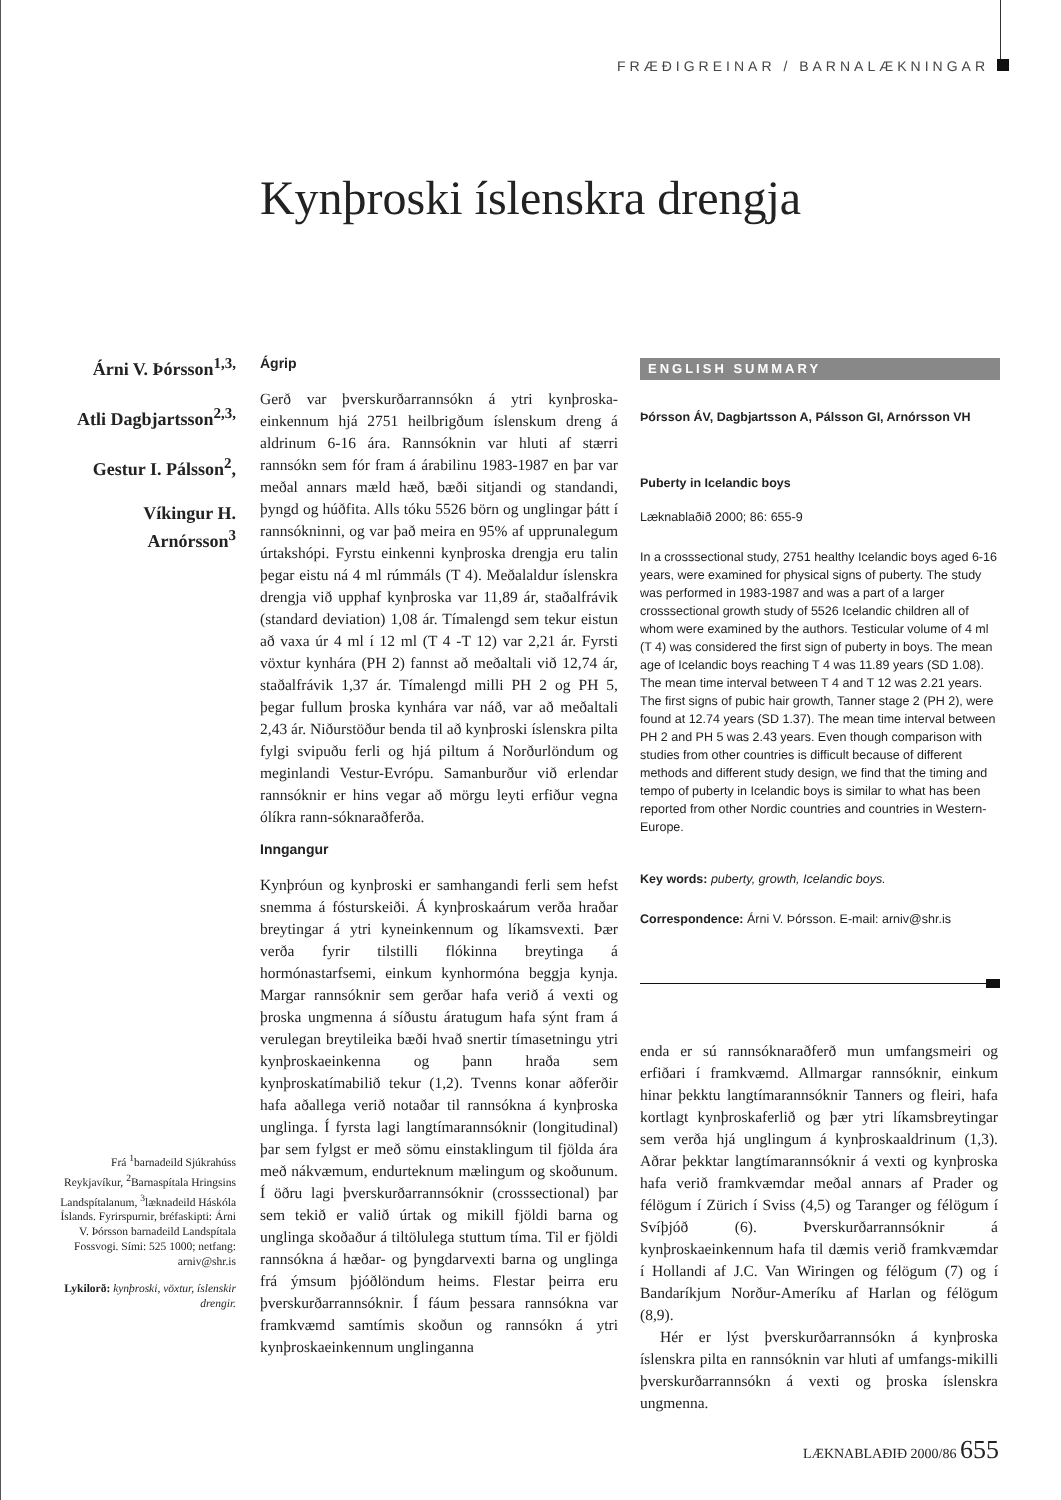FRÆÐIGREINAR / BARNALÆKNINGAR
Kynþroski íslenskra drengja
Árni V. Þórsson<sup>1,3,</sup>
Atli Dagbjartsson<sup>2,3,</sup>
Gestur I. Pálsson<sup>2</sup>,
Víkingur H. Arnórsson<sup>3</sup>
Ágrip
Gerð var þverskurðarrannsókn á ytri kynþroska-einkennum hjá 2751 heilbrigðum íslenskum dreng á aldrinum 6-16 ára. Rannsóknin var hluti af stærri rannsókn sem fór fram á árabilinu 1983-1987 en þar var meðal annars mæld hæð, bæði sitjandi og standandi, þyngd og húðfita. Alls tóku 5526 börn og unglingar þátt í rannsókninni, og var það meira en 95% af upprunalegum úrtakshópi. Fyrstu einkenni kynþroska drengja eru talin þegar eistu ná 4 ml rúmmáls (T 4). Meðalaldur íslenskra drengja við upphaf kynþroska var 11,89 ár, staðalfrávik (standard deviation) 1,08 ár. Tímalengd sem tekur eistun að vaxa úr 4 ml í 12 ml (T 4 -T 12) var 2,21 ár. Fyrsti vöxtur kynhára (PH 2) fannst að meðaltali við 12,74 ár, staðalfrávik 1,37 ár. Tímalengd milli PH 2 og PH 5, þegar fullum þroska kynhára var náð, var að meðaltali 2,43 ár. Niðurstöður benda til að kynþroski íslenskra pilta fylgi svipuðu ferli og hjá piltum á Norðurlöndum og meginlandi Vestur-Evrópu. Samanburður við erlendar rannsóknir er hins vegar að mörgu leyti erfiður vegna ólíkra rann-sóknaraðferða.
Inngangur
Kynþróun og kynþroski er samhangandi ferli sem hefst snemma á fósturskeiði. Á kynþroskaárum verða hraðar breytingar á ytri kyneinkennum og líkamsvexti. Þær verða fyrir tilstilli flókinna breytinga á hormónastarfsemi, einkum kynhormóna beggja kynja. Margar rannsóknir sem gerðar hafa verið á vexti og þroska ungmenna á síðustu áratugum hafa sýnt fram á verulegan breytileika bæði hvað snertir tímasetningu ytri kynþroskaeinkenna og þann hraða sem kynþroskatímabilið tekur (1,2). Tvenns konar aðferðir hafa aðallega verið notaðar til rannsókna á kynþroska unglinga. Í fyrsta lagi langtímarannsóknir (longitudinal) þar sem fylgst er með sömu einstaklingum til fjölda ára með nákvæmum, endurteknum mælingum og skoðunum. Í öðru lagi þverskurðarrannsóknir (crosssectional) þar sem tekið er valið úrtak og mikill fjöldi barna og unglinga skoðaður á tiltölulega stuttum tíma. Til er fjöldi rannsókna á hæðar- og þyngdarvexti barna og unglinga frá ýmsum þjóðlöndum heims. Flestar þeirra eru þverskurðarrannsóknir. Í fáum þessara rannsókna var framkvæmd samtímis skoðun og rannsókn á ytri kynþroskaeinkennum unglinganna
Frá <sup>1</sup>barnadeild Sjúkrahúss Reykjavíkur, <sup>2</sup>Barnaspítala Hringsins Landspítalanum, <sup>3</sup>læknadeild Háskóla Íslands. Fyrirspurnir, bréfaskipti: Árni V. Þórsson barnadeild Landspítala Fossvogi. Sími: 525 1000; netfang: arniv@shr.is
Lykilorð: kynþroski, vöxtur, íslenskir drengir.
ENGLISH SUMMARY
Þórsson ÁV, Dagbjartsson A, Pálsson GI, Arnórsson VH
Puberty in Icelandic boys
Læknablaðið 2000; 86: 655-9
In a crosssectional study, 2751 healthy Icelandic boys aged 6-16 years, were examined for physical signs of puberty. The study was performed in 1983-1987 and was a part of a larger crosssectional growth study of 5526 Icelandic children all of whom were examined by the authors. Testicular volume of 4 ml (T 4) was considered the first sign of puberty in boys. The mean age of Icelandic boys reaching T 4 was 11.89 years (SD 1.08). The mean time interval between T 4 and T 12 was 2.21 years. The first signs of pubic hair growth, Tanner stage 2 (PH 2), were found at 12.74 years (SD 1.37). The mean time interval between PH 2 and PH 5 was 2.43 years. Even though comparison with studies from other countries is difficult because of different methods and different study design, we find that the timing and tempo of puberty in Icelandic boys is similar to what has been reported from other Nordic countries and countries in Western-Europe.
Key words: puberty, growth, Icelandic boys.
Correspondence: Árni V. Þórsson. E-mail: arniv@shr.is
enda er sú rannsóknaraðferð mun umfangsmeiri og erfiðari í framkvæmd. Allmargar rannsóknir, einkum hinar þekktu langtímarannsóknir Tanners og fleiri, hafa kortlagt kynþroskaferlið og þær ytri líkamsbreytingar sem verða hjá unglingum á kynþroskaaldrinum (1,3). Aðrar þekktar langtímarannsóknir á vexti og kynþroska hafa verið framkvæmdar meðal annars af Prader og félögum í Zürich í Sviss (4,5) og Taranger og félögum í Svíþjóð (6). Þverskurðarrannsóknir á kynþroskaeinkennum hafa til dæmis verið framkvæmdar í Hollandi af J.C. Van Wiringen og félögum (7) og í Bandaríkjum Norður-Ameríku af Harlan og félögum (8,9).
Hér er lýst þverskurðarrannsókn á kynþroska íslenskra pilta en rannsóknin var hluti af umfangs-mikilli þverskurðarrannsókn á vexti og þroska íslenskra ungmenna.
LÆKNABLAÐIÐ 2000/86 655